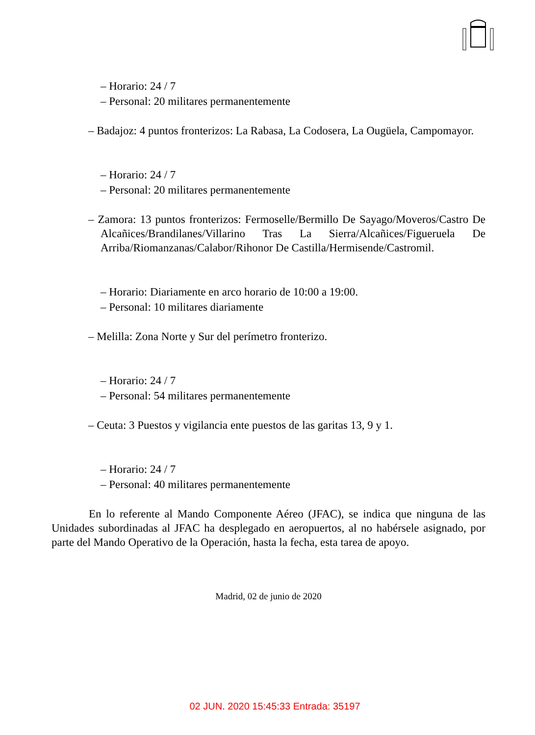– Horario: 24 / 7
– Personal: 20 militares permanentemente
– Badajoz: 4 puntos fronterizos: La Rabasa, La Codosera, La Ougüela, Campomayor.
– Horario: 24 / 7
– Personal: 20 militares permanentemente
– Zamora: 13 puntos fronterizos: Fermoselle/Bermillo De Sayago/Moveros/Castro De Alcañices/Brandilanes/Villarino Tras La Sierra/Alcañices/Figueruela De Arriba/Riomanzanas/Calabor/Rihonor De Castilla/Hermisende/Castromil.
– Horario: Diariamente en arco horario de 10:00 a 19:00.
– Personal: 10 militares diariamente
– Melilla: Zona Norte y Sur del perímetro fronterizo.
– Horario: 24 / 7
– Personal: 54 militares permanentemente
– Ceuta: 3 Puestos y vigilancia ente puestos de las garitas 13, 9 y 1.
– Horario: 24 / 7
– Personal: 40 militares permanentemente
En lo referente al Mando Componente Aéreo (JFAC), se indica que ninguna de las Unidades subordinadas al JFAC ha desplegado en aeropuertos, al no habérsele asignado, por parte del Mando Operativo de la Operación, hasta la fecha, esta tarea de apoyo.
Madrid, 02 de junio de 2020
02 JUN. 2020 15:45:33 Entrada: 35197